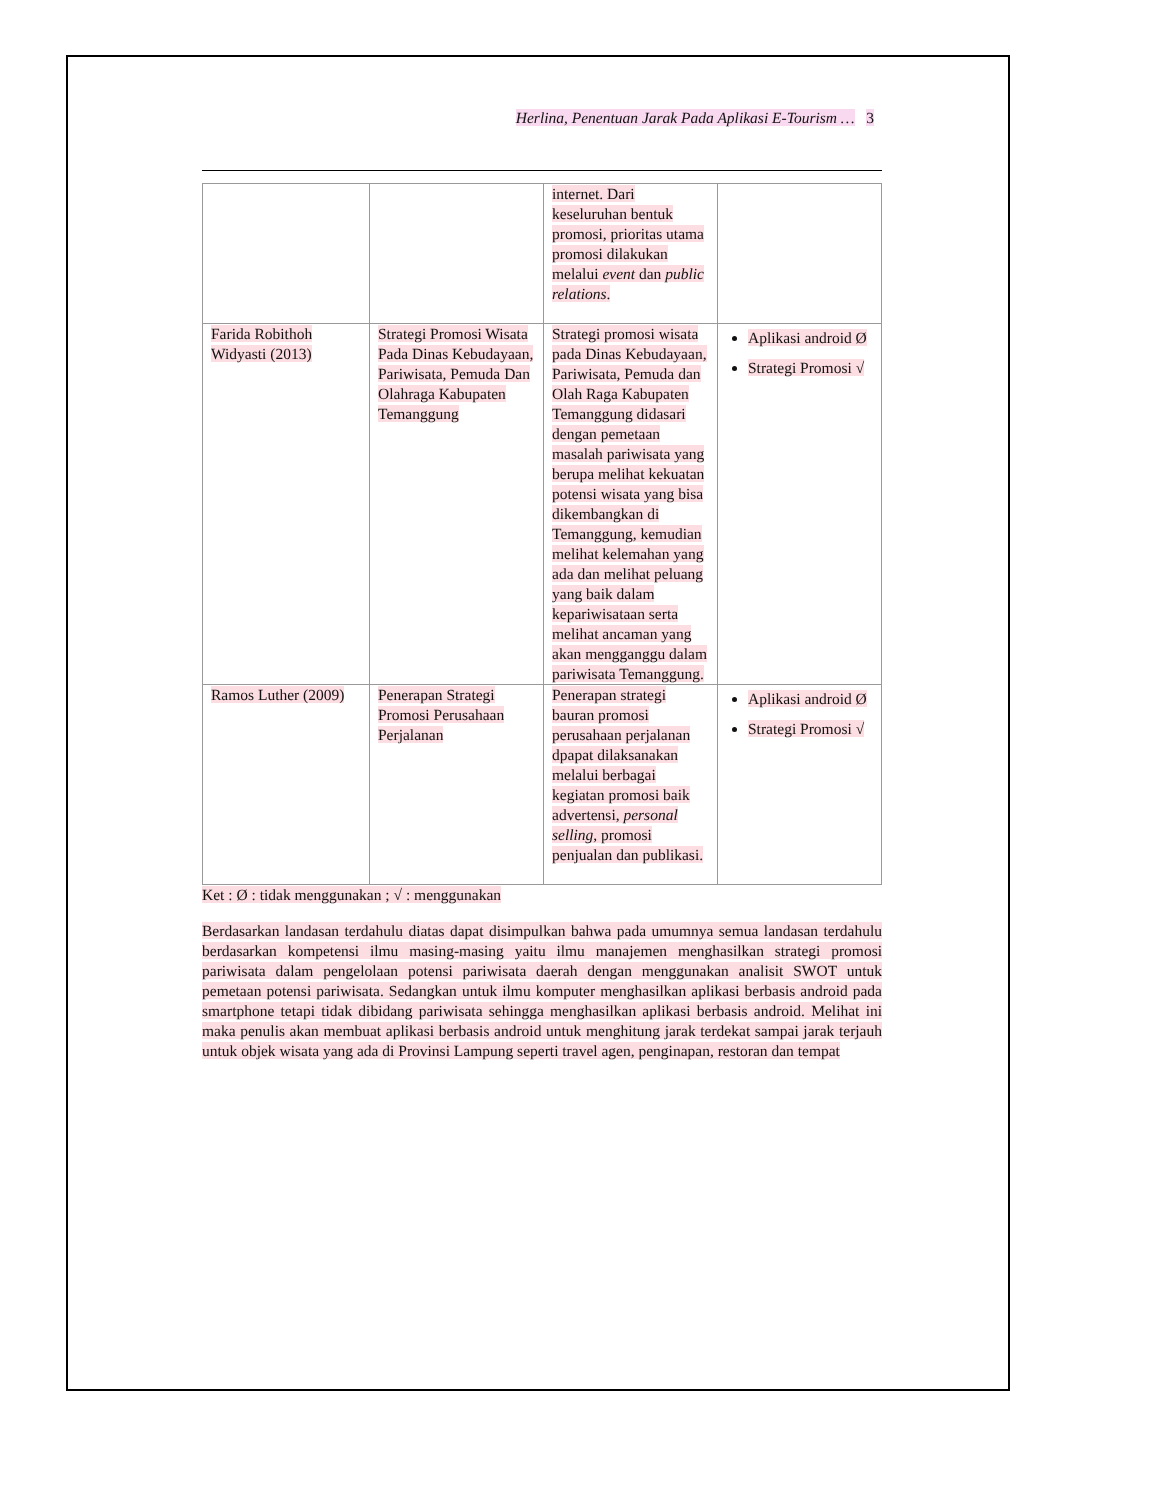Herlina, Penentuan Jarak Pada Aplikasi E-Tourism … 3
| | | internet. Dari keseluruhan bentuk promosi, prioritas utama promosi dilakukan melalui event dan public relations . | |
| Farida Robithoh Widyasti (2013) | Strategi Promosi Wisata Pada Dinas Kebudayaan, Pariwisata, Pemuda Dan Olahraga Kabupaten Temanggung | Strategi promosi wisata pada Dinas Kebudayaan, Pariwisata, Pemuda dan Olah Raga Kabupaten Temanggung didasari dengan pemetaan masalah pariwisata yang berupa melihat kekuatan potensi wisata yang bisa dikembangkan di Temanggung, kemudian melihat kelemahan yang ada dan melihat peluang yang baik dalam kepariwisataan serta melihat ancaman yang akan mengganggu dalam pariwisata Temanggung. | Aplikasi android Ø Strategi Promosi √ |
| Ramos Luther (2009) | Penerapan Strategi Promosi Perusahaan Perjalanan | Penerapan strategi bauran promosi perusahaan perjalanan dpapat dilaksanakan melalui berbagai kegiatan promosi baik advertensi, personal selling , promosi penjualan dan publikasi. | Aplikasi android Ø Strategi Promosi √ |
Ket : Ø : tidak menggunakan ; √ : menggunakan
Berdasarkan landasan terdahulu diatas dapat disimpulkan bahwa pada umumnya semua landasan terdahulu berdasarkan kompetensi ilmu masing-masing yaitu ilmu manajemen menghasilkan strategi promosi pariwisata dalam pengelolaan potensi pariwisata daerah dengan menggunakan analisit SWOT untuk pemetaan potensi pariwisata. Sedangkan untuk ilmu komputer menghasilkan aplikasi berbasis android pada smartphone tetapi tidak dibidang pariwisata sehingga menghasilkan aplikasi berbasis android. Melihat ini maka penulis akan membuat aplikasi berbasis android untuk menghitung jarak terdekat sampai jarak terjauh untuk objek wisata yang ada di Provinsi Lampung seperti travel agen, penginapan, restoran dan tempat